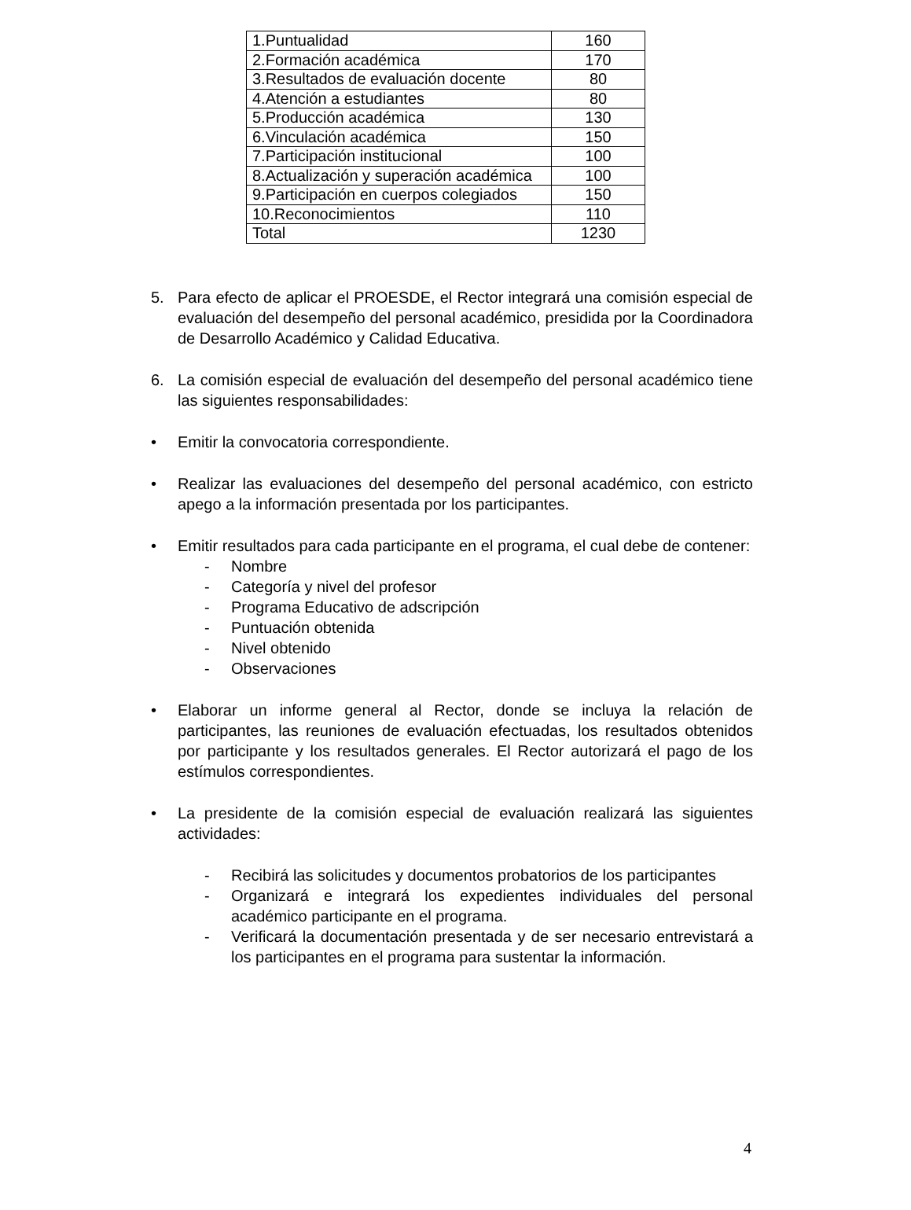| 1.Puntualidad | 160 |
| 2.Formación académica | 170 |
| 3.Resultados de evaluación docente | 80 |
| 4.Atención a estudiantes | 80 |
| 5.Producción académica | 130 |
| 6.Vinculación académica | 150 |
| 7.Participación institucional | 100 |
| 8.Actualización y superación académica | 100 |
| 9.Participación en cuerpos colegiados | 150 |
| 10.Reconocimientos | 110 |
| Total | 1230 |
5. Para efecto de aplicar el PROESDE, el Rector integrará una comisión especial de evaluación del desempeño del personal académico, presidida por la Coordinadora de Desarrollo Académico y Calidad Educativa.
6. La comisión especial de evaluación del desempeño del personal académico tiene las siguientes responsabilidades:
• Emitir la convocatoria correspondiente.
• Realizar las evaluaciones del desempeño del personal académico, con estricto apego a la información presentada por los participantes.
• Emitir resultados para cada participante en el programa, el cual debe de contener:
- Nombre
- Categoría y nivel del profesor
- Programa Educativo de adscripción
- Puntuación obtenida
- Nivel obtenido
- Observaciones
• Elaborar un informe general al Rector, donde se incluya la relación de participantes, las reuniones de evaluación efectuadas, los resultados obtenidos por participante y los resultados generales. El Rector autorizará el pago de los estímulos correspondientes.
• La presidente de la comisión especial de evaluación realizará las siguientes actividades:
- Recibirá las solicitudes y documentos probatorios de los participantes
- Organizará e integrará los expedientes individuales del personal académico participante en el programa.
- Verificará la documentación presentada y de ser necesario entrevistará a los participantes en el programa para sustentar la información.
4